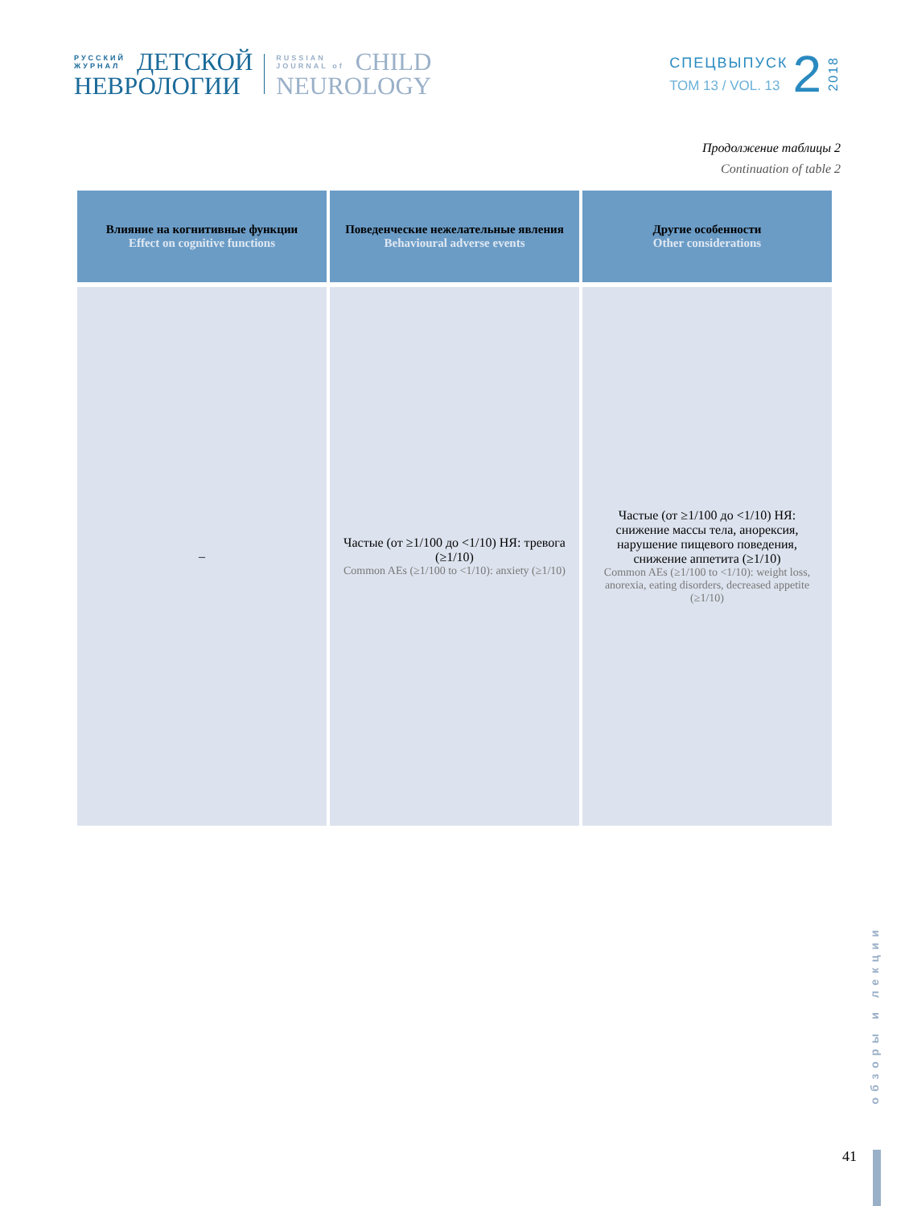РУССКИЙ
ЖУРНАЛ
ДЕТСКОЙ
НЕВРОЛОГИИ
RUSSIAN
JOURNAL of
CHILD
NEUROLOGY
СПЕЦВЫПУСК
ТОМ 13 / VOL. 13
2
2018
Продолжение таблицы 2
Continuation of table 2
| Влияние на когнитивные функции Effect on cognitive functions | Поведенческие нежелательные явления Behavioural adverse events | Другие особенности Other considerations |
| --- | --- | --- |
| – | Частые (от ≥1/100 до <1/10) НЯ: тревога (≥1/10) Common AEs (≥1/100 to <1/10): anxiety (≥1/10) | Частые (от ≥1/100 до <1/10) НЯ: снижение массы тела, анорексия, нарушение пищевого поведения, снижение аппетита (≥1/10) Common AEs (≥1/100 to <1/10): weight loss, anorexia, eating disorders, decreased appetite (≥1/10) |
обзоры и лекции
41